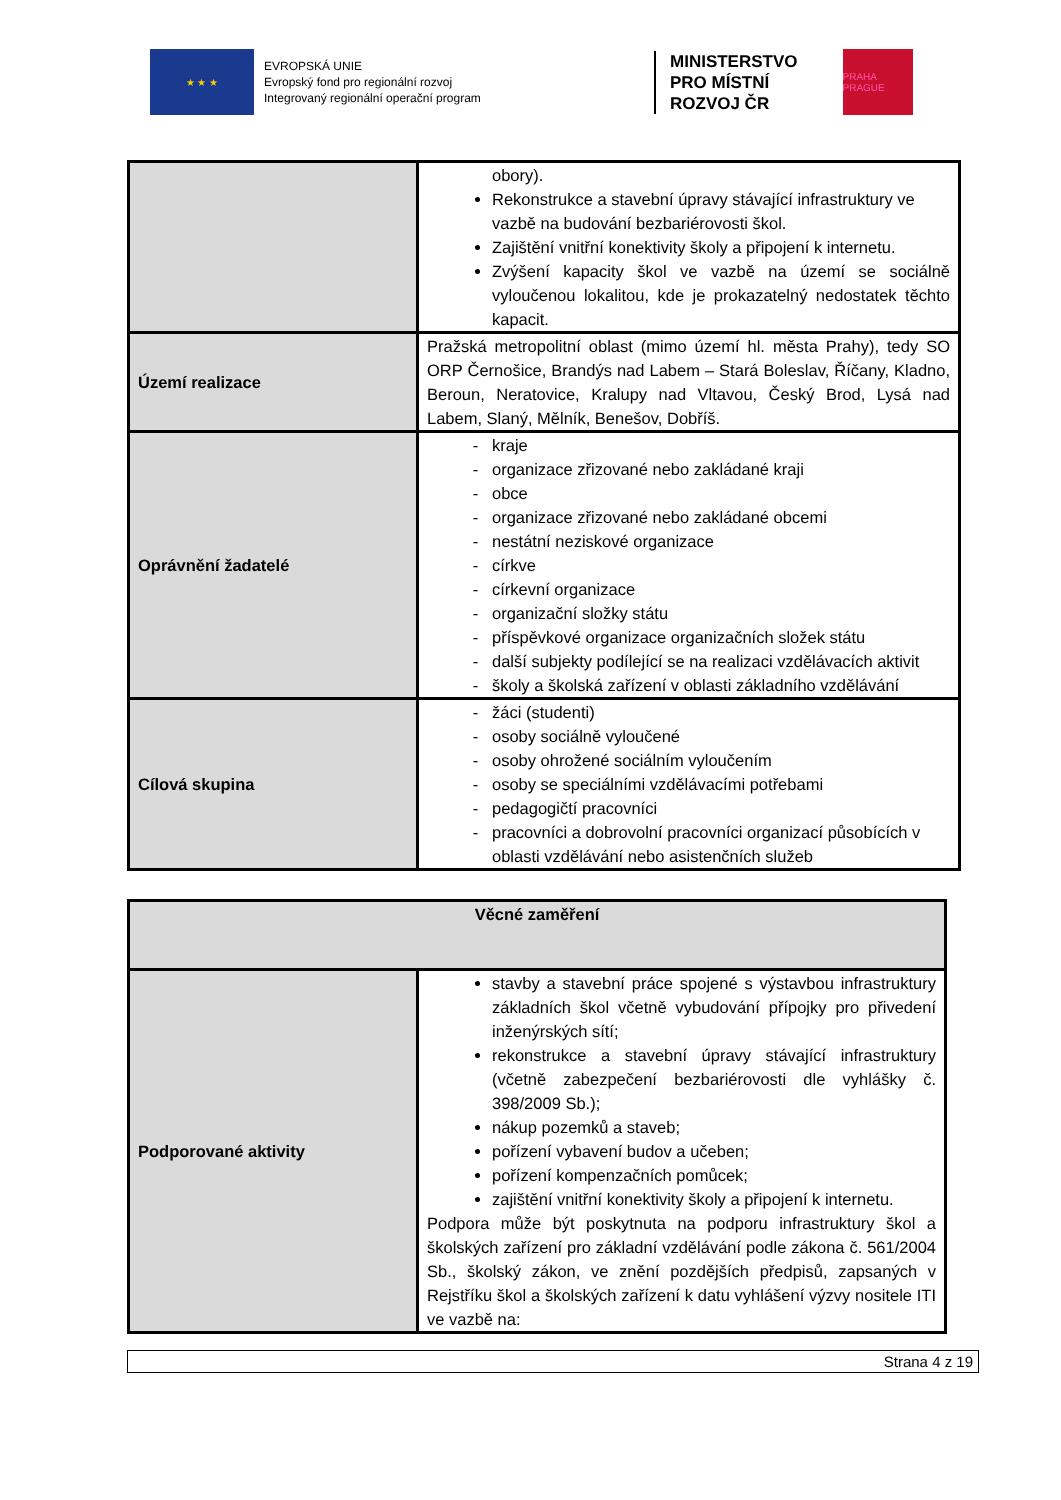★ ★ ★
EVROPSKÁ UNIE
Evropský fond pro regionální rozvoj
Integrovaný regionální operační program
MINISTERSTVO
PRO MÍSTNÍ
ROZVOJ ČR
PRAHA PRAGUE
| | obory). Rekonstrukce a stavební úpravy stávající infrastruktury ve vazbě na budování bezbariérovosti škol. Zajištění vnitřní konektivity školy a připojení k internetu. Zvýšení kapacity škol ve vazbě na území se sociálně vyloučenou lokalitou, kde je prokazatelný nedostatek těchto kapacit. |
| Území realizace | Pražská metropolitní oblast (mimo území hl. města Prahy), tedy SO ORP Černošice, Brandýs nad Labem – Stará Boleslav, Říčany, Kladno, Beroun, Neratovice, Kralupy nad Vltavou, Český Brod, Lysá nad Labem, Slaný, Mělník, Benešov, Dobříš. |
| Oprávnění žadatelé | kraje organizace zřizované nebo zakládané kraji obce organizace zřizované nebo zakládané obcemi nestátní neziskové organizace církve církevní organizace organizační složky státu příspěvkové organizace organizačních složek státu další subjekty podílející se na realizaci vzdělávacích aktivit školy a školská zařízení v oblasti základního vzdělávání |
| Cílová skupina | žáci (studenti) osoby sociálně vyloučené osoby ohrožené sociálním vyloučením osoby se speciálními vzdělávacími potřebami pedagogičtí pracovníci pracovníci a dobrovolní pracovníci organizací působících v oblasti vzdělávání nebo asistenčních služeb |
| Věcné zaměření | |
| --- | --- |
| Podporované aktivity | stavby a stavební práce spojené s výstavbou infrastruktury základních škol včetně vybudování přípojky pro přivedení inženýrských sítí; rekonstrukce a stavební úpravy stávající infrastruktury (včetně zabezpečení bezbariérovosti dle vyhlášky č. 398/2009 Sb.); nákup pozemků a staveb; pořízení vybavení budov a učeben; pořízení kompenzačních pomůcek; zajištění vnitřní konektivity školy a připojení k internetu. Podpora může být poskytnuta na podporu infrastruktury škol a školských zařízení pro základní vzdělávání podle zákona č. 561/2004 Sb., školský zákon, ve znění pozdějších předpisů, zapsaných v Rejstříku škol a školských zařízení k datu vyhlášení výzvy nositele ITI ve vazbě na: |
Strana 4 z 19